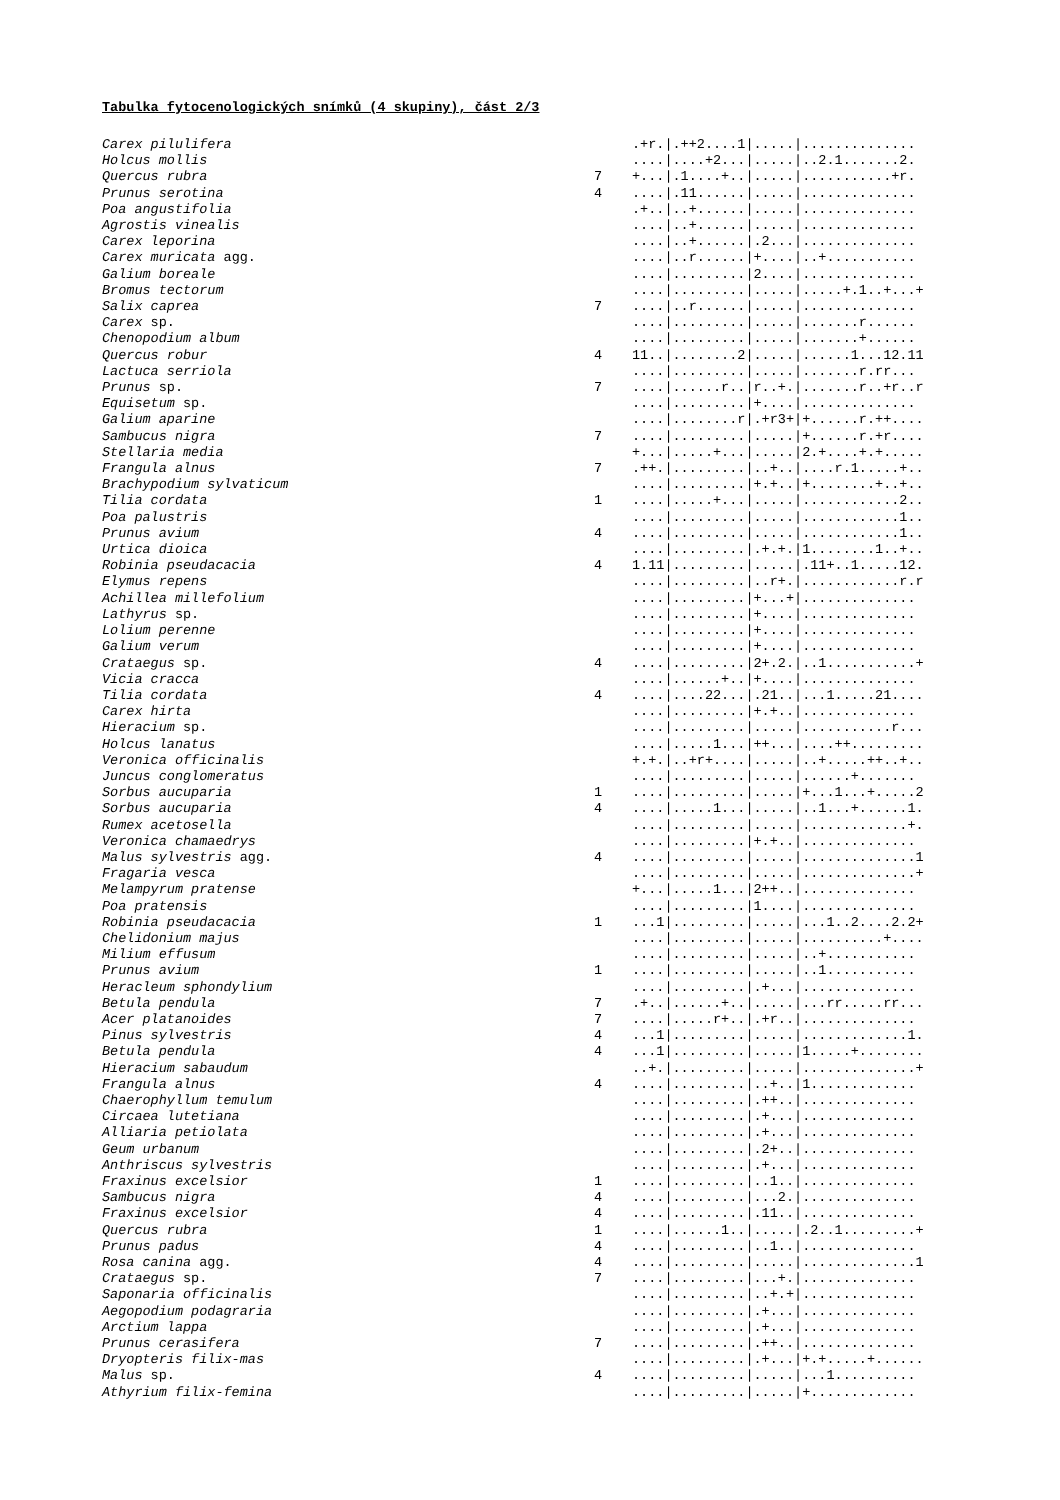Tabulka fytocenologických snímků (4 skupiny), část 2/3
| Carex pilulifera | | .+r./.++2....1/...../.............. |
| Holcus mollis | | ..../....+2.../...../..2.1.......2. |
| Quercus rubra | 7 | +.../.1....+../...../...........+r. |
| Prunus serotina | 4 | ..../.11....../...../.............. |
| Poa angustifolia | | .+../..+....../...../.............. |
| Agrostis vinealis | | ..../..+....../...../.............. |
| Carex leporina | | ..../..+....../.2.../.............. |
| Carex muricata agg. | | ..../..r....../+..../..+........... |
| Galium boreale | | ..../........./2..../.............. |
| Bromus tectorum | | ..../........./...../.....+.1..+...+ |
| Salix caprea | 7 | ..../..r....../...../.............. |
| Carex sp. | | ..../........./...../.......r...... |
| Chenopodium album | | ..../........./...../.......+...... |
| Quercus robur | 4 | 11../........2/...../......1...12.11 |
| Lactuca serriola | | ..../........./...../.......r.rr... |
| Prunus sp. | 7 | ..../......r../r..+./.......r..+r..r |
| Equisetum sp. | | ..../........./+..../.............. |
| Galium aparine | | ..../........r/.+r3+/+......r.++.... |
| Sambucus nigra | 7 | ..../........./...../+......r.+r.... |
| Stellaria media | | +.../.....+.../...../2.+....+.+..... |
| Frangula alnus | 7 | .++./........./..+../....r.1.....+.. |
| Brachypodium sylvaticum | | ..../........./+.+../+........+..+.. |
| Tilia cordata | 1 | ..../.....+.../...../............2.. |
| Poa palustris | | ..../........./...../............1.. |
| Prunus avium | 4 | ..../........./...../............1.. |
| Urtica dioica | | ..../........./.+.+./1........1..+.. |
| Robinia pseudacacia | 4 | 1.11/........./...../.11+..1.....12. |
| Elymus repens | | ..../........./..r+./............r.r |
| Achillea millefolium | | ..../........./+...+/.............. |
| Lathyrus sp. | | ..../........./+..../.............. |
| Lolium perenne | | ..../........./+..../.............. |
| Galium verum | | ..../........./+..../.............. |
| Crataegus sp. | 4 | ..../........./2+.2./..1...........+ |
| Vicia cracca | | ..../......+../+..../.............. |
| Tilia cordata | 4 | ..../....22.../.21../...1.....21.... |
| Carex hirta | | ..../........./+.+../.............. |
| Hieracium sp. | | ..../........./...../...........r... |
| Holcus lanatus | | ..../.....1.../++.../....++......... |
| Veronica officinalis | | +.+./..+r+..../...../..+.....++..+.. |
| Juncus conglomeratus | | ..../........./...../......+....... |
| Sorbus aucuparia | 1 | ..../........./...../+...1...+.....2 |
| Sorbus aucuparia | 4 | ..../.....1.../...../..1...+......1. |
| Rumex acetosella | | ..../........./...../.............+. |
| Veronica chamaedrys | | ..../........./+.+../.............. |
| Malus sylvestris agg. | 4 | ..../........./...../..............1 |
| Fragaria vesca | | ..../........./...../..............+ |
| Melampyrum pratense | | +.../.....1.../2++../.............. |
| Poa pratensis | | ..../........./1..../.............. |
| Robinia pseudacacia | 1 | ...1/........./...../...1..2....2.2+ |
| Chelidonium majus | | ..../........./...../..........+.... |
| Milium effusum | | ..../........./...../..+........... |
| Prunus avium | 1 | ..../........./...../..1........... |
| Heracleum sphondylium | | ..../........./.+.../.............. |
| Betula pendula | 7 | .+../......+../...../...rr.....rr... |
| Acer platanoides | 7 | ..../.....r+../.+r../.............. |
| Pinus sylvestris | 4 | ...1/........./...../.............1. |
| Betula pendula | 4 | ...1/........./...../1.....+........ |
| Hieracium sabaudum | | ..+./........./...../..............+ |
| Frangula alnus | 4 | ..../........./..+../1............. |
| Chaerophyllum temulum | | ..../........./.++../.............. |
| Circaea lutetiana | | ..../........./.+.../.............. |
| Alliaria petiolata | | ..../........./.+.../.............. |
| Geum urbanum | | ..../........./.2+../.............. |
| Anthriscus sylvestris | | ..../........./.+.../.............. |
| Fraxinus excelsior | 1 | ..../........./..1../.............. |
| Sambucus nigra | 4 | ..../........./...2./.............. |
| Fraxinus excelsior | 4 | ..../........./.11../.............. |
| Quercus rubra | 1 | ..../......1../...../.2..1.........+ |
| Prunus padus | 4 | ..../........./..1../.............. |
| Rosa canina agg. | 4 | ..../........./...../..............1 |
| Crataegus sp. | 7 | ..../........./...+./.............. |
| Saponaria officinalis | | ..../........./..+.+/.............. |
| Aegopodium podagraria | | ..../........./.+.../.............. |
| Arctium lappa | | ..../........./.+.../.............. |
| Prunus cerasifera | 7 | ..../........./.++../.............. |
| Dryopteris filix-mas | | ..../........./.+.../+.+.....+...... |
| Malus sp. | 4 | ..../........./...../...1.......... |
| Athyrium filix-femina | | ..../........./...../+............. |